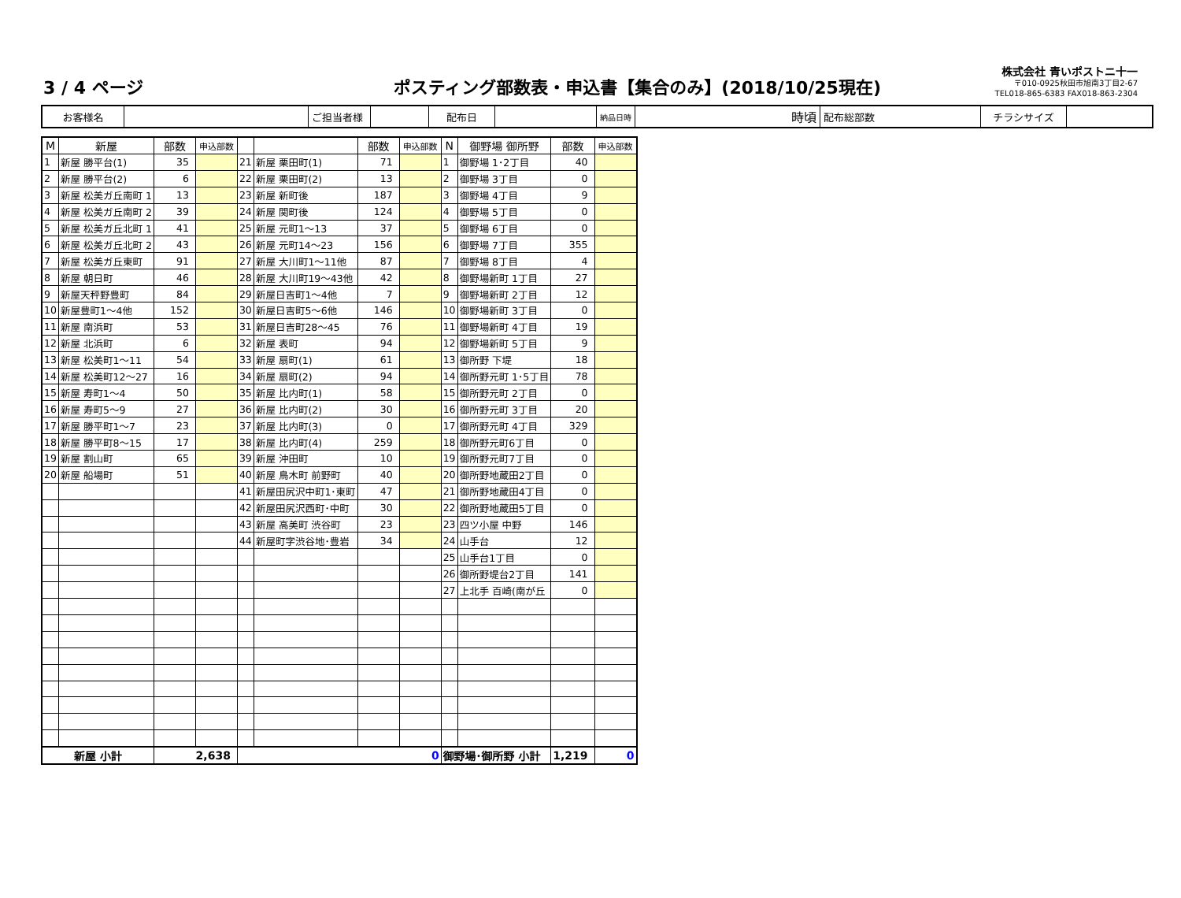3 / 4 ページ
ポスティング部数表・申込書【集合のみ】(2018/10/25現在)
株式会社 青いポストニ十一
〒010-0925秋田市旭南3丁目2-67
TEL018-865-6383 FAX018-863-2304
| お客様名 | | ご担当者様 | | 配布日 | | 納品日時 | 時頃 | 配布総部数 | チラシサイズ | |
| M | 新屋 | 部数 | 申込部数 | | | 部数 | 申込部数 | N | 御野場 御所野 | 部数 | 申込部数 |
| --- | --- | --- | --- | --- | --- | --- | --- | --- | --- | --- | --- |
| 1 | 新屋 勝平台(1) | 35 | | 21 | 新屋 栗田町(1) | 71 | | 1 | 御野場 1･2丁目 | 40 | |
| 2 | 新屋 勝平台(2) | 6 | | 22 | 新屋 栗田町(2) | 13 | | 2 | 御野場 3丁目 | 0 | |
| 3 | 新屋 松美ガ丘南町 1 | 13 | | 23 | 新屋 新町後 | 187 | | 3 | 御野場 4丁目 | 9 | |
| 4 | 新屋 松美ガ丘南町 2 | 39 | | 24 | 新屋 関町後 | 124 | | 4 | 御野場 5丁目 | 0 | |
| 5 | 新屋 松美ガ丘北町 1 | 41 | | 25 | 新屋 元町1～13 | 37 | | 5 | 御野場 6丁目 | 0 | |
| 6 | 新屋 松美ガ丘北町 2 | 43 | | 26 | 新屋 元町14～23 | 156 | | 6 | 御野場 7丁目 | 355 | |
| 7 | 新屋 松美ガ丘東町 | 91 | | 27 | 新屋 大川町1～11他 | 87 | | 7 | 御野場 8丁目 | 4 | |
| 8 | 新屋 朝日町 | 46 | | 28 | 新屋 大川町19～43他 | 42 | | 8 | 御野場新町 1丁目 | 27 | |
| 9 | 新屋天秤野豊町 | 84 | | 29 | 新屋日吉町1～4他 | 7 | | 9 | 御野場新町 2丁目 | 12 | |
| 10 | 新屋豊町1～4他 | 152 | | 30 | 新屋日吉町5～6他 | 146 | | 10 | 御野場新町 3丁目 | 0 | |
| 11 | 新屋 南浜町 | 53 | | 31 | 新屋日吉町28～45 | 76 | | 11 | 御野場新町 4丁目 | 19 | |
| 12 | 新屋 北浜町 | 6 | | 32 | 新屋 表町 | 94 | | 12 | 御野場新町 5丁目 | 9 | |
| 13 | 新屋 松美町1～11 | 54 | | 33 | 新屋 扇町(1) | 61 | | 13 | 御所野 下堤 | 18 | |
| 14 | 新屋 松美町12～27 | 16 | | 34 | 新屋 扇町(2) | 94 | | 14 | 御所野元町 1･5丁目 | 78 | |
| 15 | 新屋 寿町1～4 | 50 | | 35 | 新屋 比内町(1) | 58 | | 15 | 御所野元町 2丁目 | 0 | |
| 16 | 新屋 寿町5～9 | 27 | | 36 | 新屋 比内町(2) | 30 | | 16 | 御所野元町 3丁目 | 20 | |
| 17 | 新屋 勝平町1～7 | 23 | | 37 | 新屋 比内町(3) | 0 | | 17 | 御所野元町 4丁目 | 329 | |
| 18 | 新屋 勝平町8～15 | 17 | | 38 | 新屋 比内町(4) | 259 | | 18 | 御所野元町6丁目 | 0 | |
| 19 | 新屋 割山町 | 65 | | 39 | 新屋 沖田町 | 10 | | 19 | 御所野元町7丁目 | 0 | |
| 20 | 新屋 船場町 | 51 | | 40 | 新屋 鳥木町 前野町 | 40 | | 20 | 御所野地蔵田2丁目 | 0 | |
| | | | | 41 | 新屋田尻沢中町1･東町 | 47 | | 21 | 御所野地蔵田4丁目 | 0 | |
| | | | | 42 | 新屋田尻沢西町･中町 | 30 | | 22 | 御所野地蔵田5丁目 | 0 | |
| | | | | 43 | 新屋 高美町 渋谷町 | 23 | | 23 | 四ツ小屋 中野 | 146 | |
| | | | | 44 | 新屋町字渋谷地･豊岩 | 34 | | 24 | 山手台 | 12 | |
| | | | | | | | | 25 | 山手台1丁目 | 0 | |
| | | | | | | | | 26 | 御所野堤台2丁目 | 141 | |
| | | | | | | | | 27 | 上北手 百崎(南が丘 | 0 | |
| 新屋 小計 | | 2,638 | | 0 | | | | 御野場･御所野 小計 | | 1,219 | 0 |